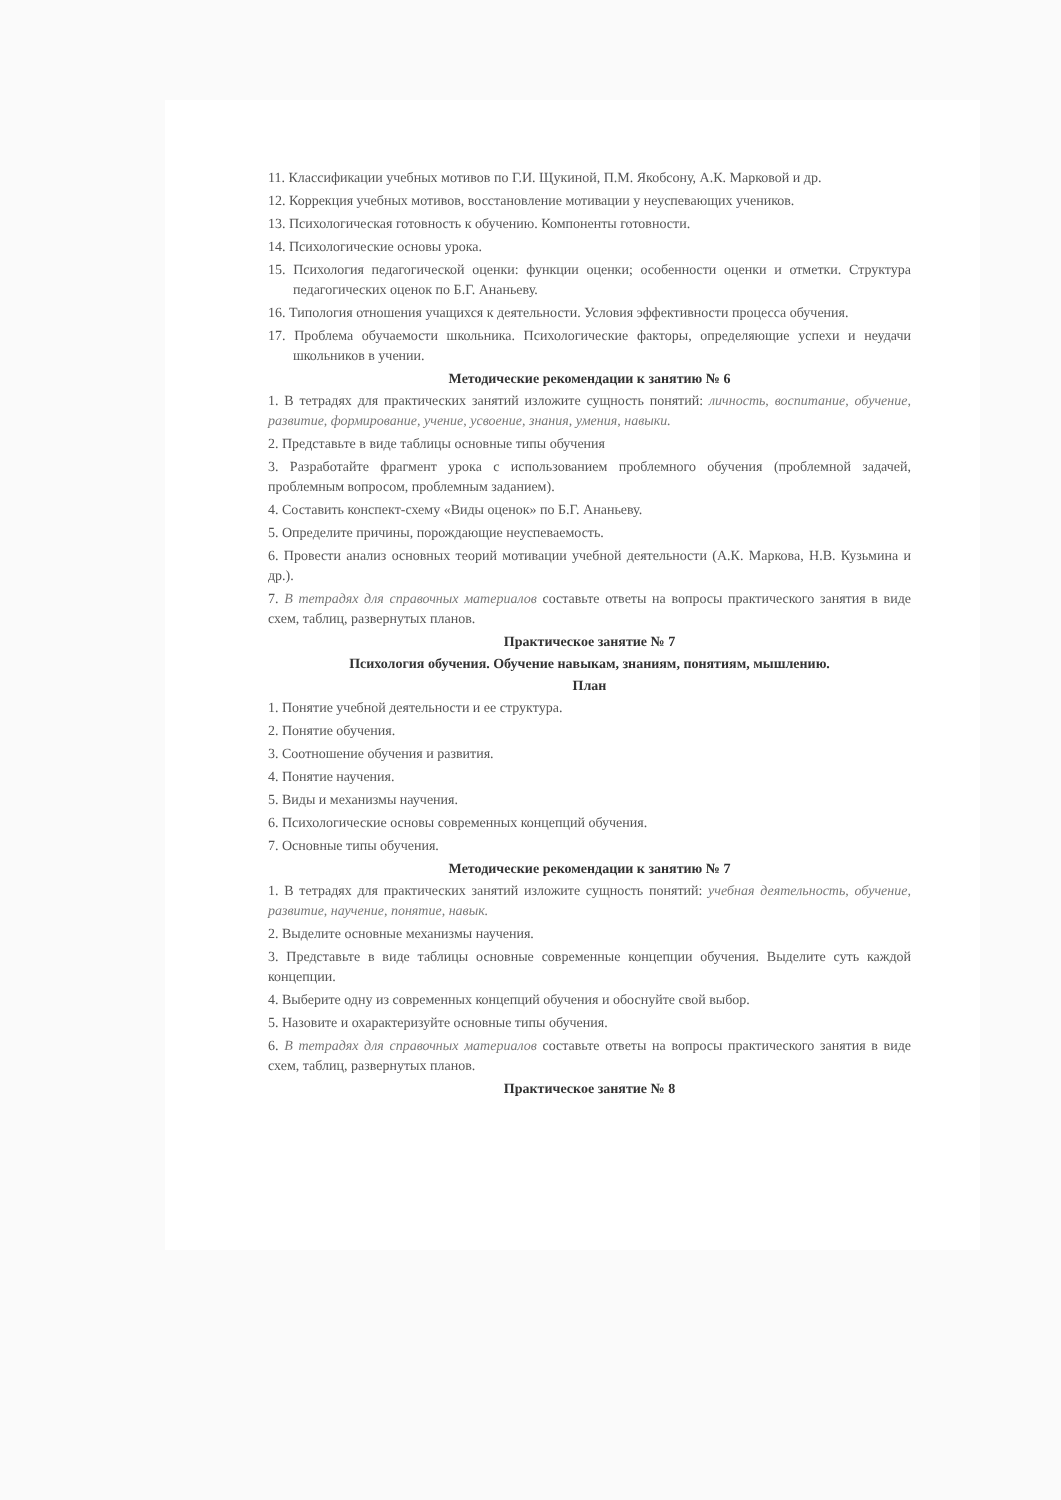11. Классификации учебных мотивов по Г.И. Щукиной, П.М. Якобсону, А.К. Марковой и др.
12. Коррекция учебных мотивов, восстановление мотивации у неуспевающих учеников.
13. Психологическая готовность к обучению. Компоненты готовности.
14. Психологические основы урока.
15. Психология педагогической оценки: функции оценки; особенности оценки и отметки. Структура педагогических оценок по Б.Г. Ананьеву.
16. Типология отношения учащихся к деятельности. Условия эффективности процесса обучения.
17. Проблема обучаемости школьника. Психологические факторы, определяющие успехи и неудачи школьников в учении.
Методические рекомендации к занятию № 6
1. В тетрадях для практических занятий изложите сущность понятий: личность, воспитание, обучение, развитие, формирование, учение, усвоение, знания, умения, навыки.
2. Представьте в виде таблицы основные типы обучения
3. Разработайте фрагмент урока с использованием проблемного обучения (проблемной задачей, проблемным вопросом, проблемным заданием).
4. Составить конспект-схему «Виды оценок» по Б.Г. Ананьеву.
5. Определите причины, порождающие неуспеваемость.
6. Провести анализ основных теорий мотивации учебной деятельности (А.К. Маркова, Н.В. Кузьмина и др.).
7. В тетрадях для справочных материалов составьте ответы на вопросы практического занятия в виде схем, таблиц, развернутых планов.
Практическое занятие № 7
Психология обучения. Обучение навыкам, знаниям, понятиям, мышлению.
План
1. Понятие учебной деятельности и ее структура.
2. Понятие обучения.
3. Соотношение обучения и развития.
4. Понятие научения.
5. Виды и механизмы научения.
6. Психологические основы современных концепций обучения.
7. Основные типы обучения.
Методические рекомендации к занятию № 7
1. В тетрадях для практических занятий изложите сущность понятий: учебная деятельность, обучение, развитие, научение, понятие, навык.
2. Выделите основные механизмы научения.
3. Представьте в виде таблицы основные современные концепции обучения. Выделите суть каждой концепции.
4. Выберите одну из современных концепций обучения и обоснуйте свой выбор.
5. Назовите и охарактеризуйте основные типы обучения.
6. В тетрадях для справочных материалов составьте ответы на вопросы практического занятия в виде схем, таблиц, развернутых планов.
Практическое занятие № 8